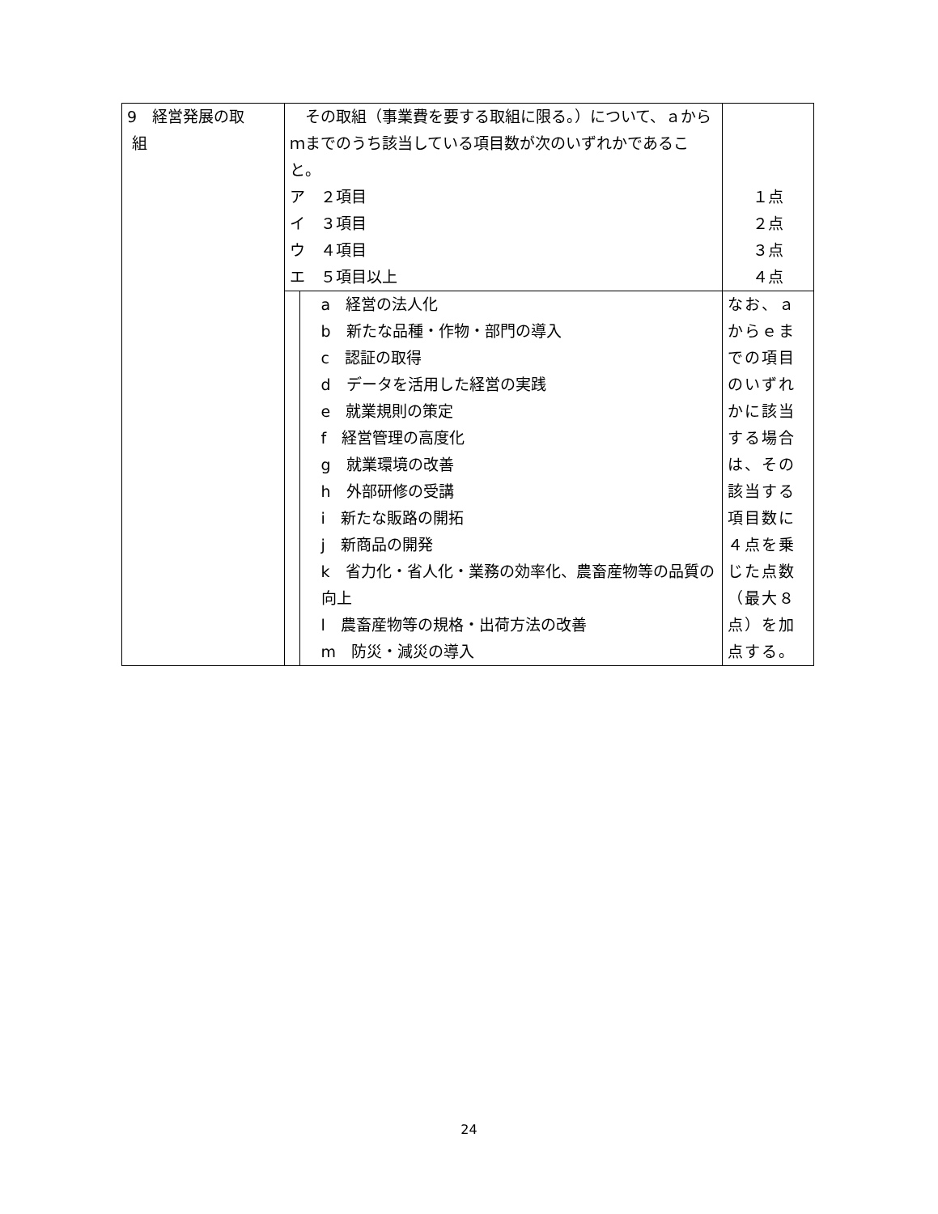| 9 経営発展の取 組 | その取組（事業費を要する取組に限る。）について、ａからｍまでのうち該当している項目数が次のいずれかであること。 ア ２項目 イ ３項目 ウ ４項目 エ ５項目以上 | １点 ２点 ３点 ４点 |
| | a 経営の法人化 b 新たな品種・作物・部門の導入 c 認証の取得 d データを活用した経営の実践 e 就業規則の策定 f 経営管理の高度化 g 就業環境の改善 h 外部研修の受講 i 新たな販路の開拓 j 新商品の開発 k 省力化・省人化・業務の効率化、農畜産物等の品質の向上 l 農畜産物等の規格・出荷方法の改善 m 防災・減災の導入 | なお、ａからｅまでの項目のいずれかに該当する場合は、その該当する項目数に４点を乗じた点数（最大８点）を加点する。 |
24